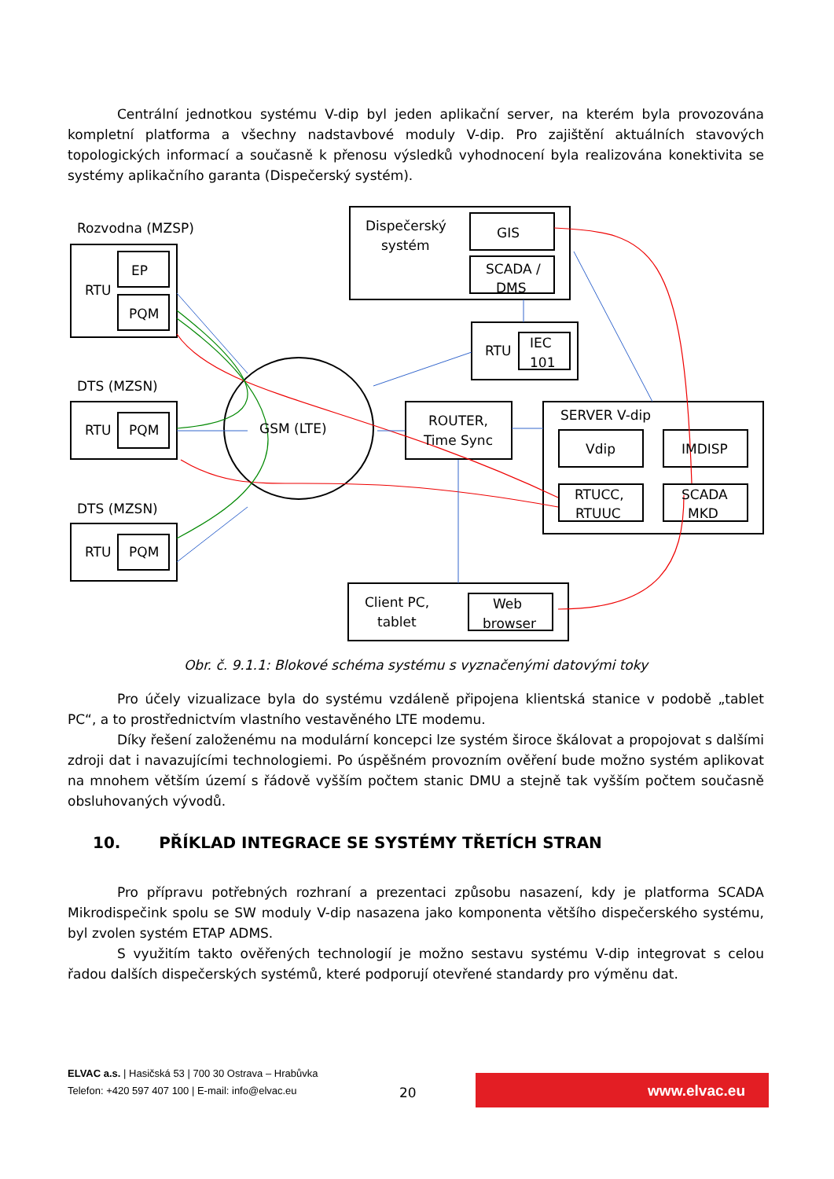Centrální jednotkou systému V-dip byl jeden aplikační server, na kterém byla provozována kompletní platforma a všechny nadstavbové moduly V-dip. Pro zajištění aktuálních stavových topologických informací a současně k přenosu výsledků vyhodnocení byla realizována konektivita se systémy aplikačního garanta (Dispečerský systém).
Rozvodna (MZSP)
RTU
EP
PQM
DTS (MZSN)
RTU
PQM
DTS (MZSN)
RTU
PQM
Dispečerský
systém
GIS
SCADA /
DMS
RTU
IEC
101
GSM (LTE)
ROUTER,
Time Sync
SERVER V-dip
Vdip
IMDISP
RTUCC,
RTUUC
SCADA
MKD
Client PC,
tablet
Web
browser
Obr. č. 9.1.1: Blokové schéma systému s vyznačenými datovými toky
Pro účely vizualizace byla do systému vzdáleně připojena klientská stanice v podobě „tablet PC“, a to prostřednictvím vlastního vestavěného LTE modemu.
Díky řešení založenému na modulární koncepci lze systém široce škálovat a propojovat s dalšími zdroji dat i navazujícími technologiemi. Po úspěšném provozním ověření bude možno systém aplikovat na mnohem větším území s řádově vyšším počtem stanic DMU a stejně tak vyšším počtem současně obsluhovaných vývodů.
10. PŘÍKLAD INTEGRACE SE SYSTÉMY TŘETÍCH STRAN
Pro přípravu potřebných rozhraní a prezentaci způsobu nasazení, kdy je platforma SCADA Mikrodispečink spolu se SW moduly V-dip nasazena jako komponenta většího dispečerského systému, byl zvolen systém ETAP ADMS.
S využitím takto ověřených technologií je možno sestavu systému V-dip integrovat s celou řadou dalších dispečerských systémů, které podporují otevřené standardy pro výměnu dat.
ELVAC a.s. | Hasičská 53 | 700 30 Ostrava – Hrabůvka
Telefon: +420 597 407 100 | E-mail: info@elvac.eu
20
www.elvac.eu